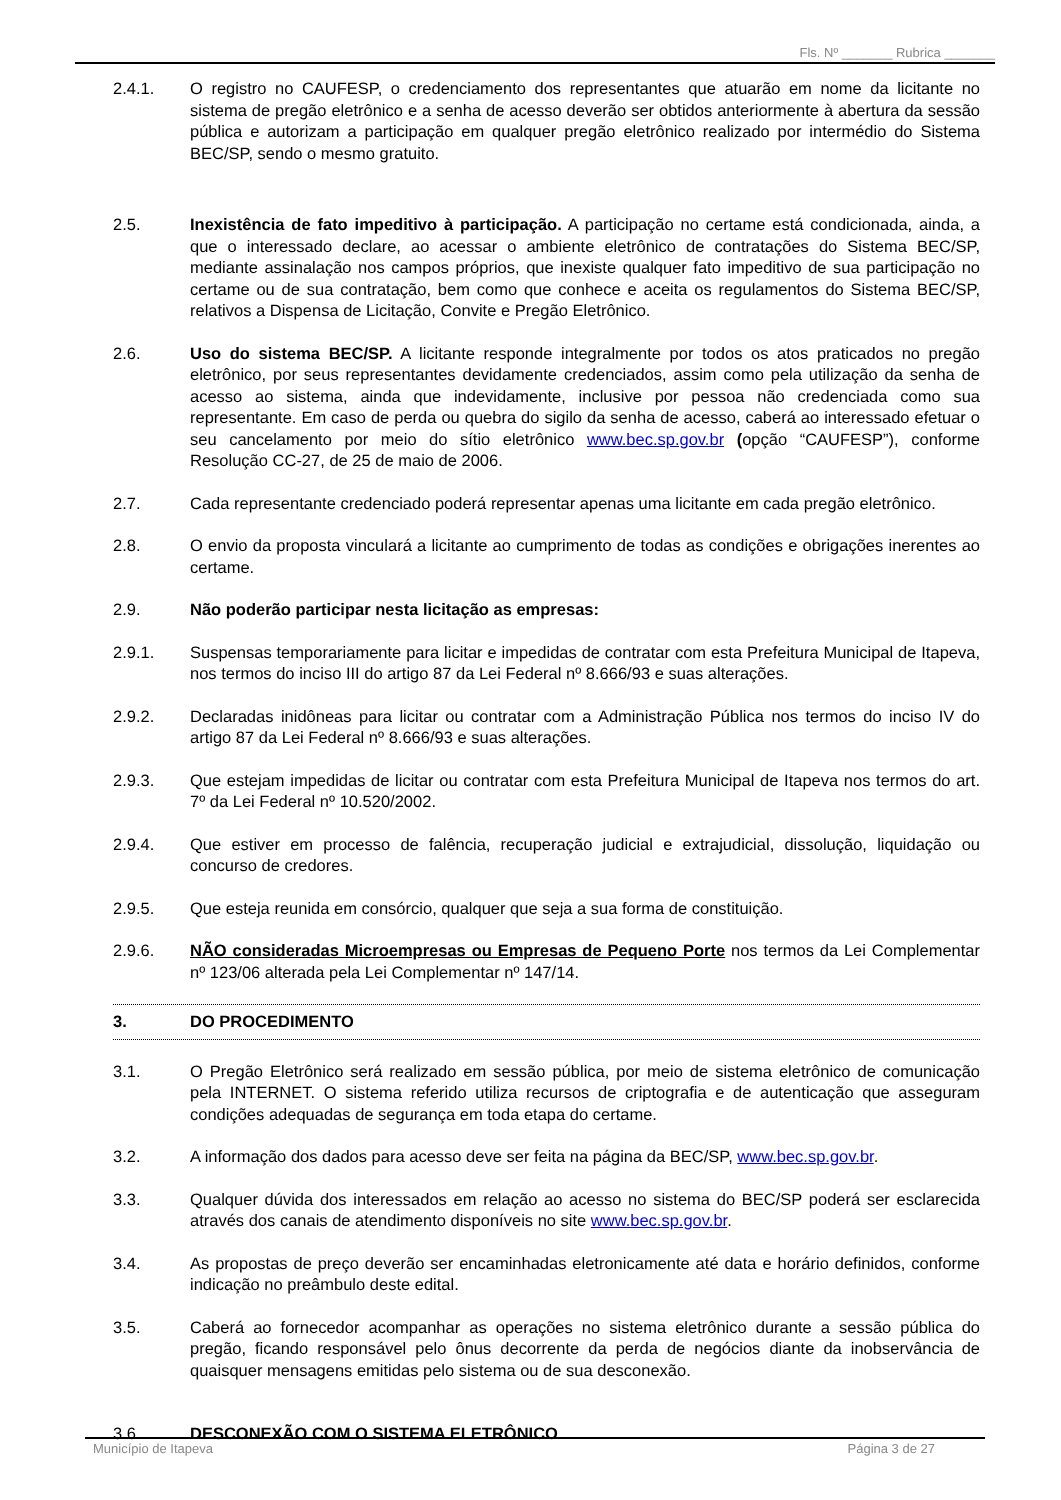Fls. Nº _______ Rubrica _______
2.4.1. O registro no CAUFESP, o credenciamento dos representantes que atuarão em nome da licitante no sistema de pregão eletrônico e a senha de acesso deverão ser obtidos anteriormente à abertura da sessão pública e autorizam a participação em qualquer pregão eletrônico realizado por intermédio do Sistema BEC/SP, sendo o mesmo gratuito.
2.5. Inexistência de fato impeditivo à participação. A participação no certame está condicionada, ainda, a que o interessado declare, ao acessar o ambiente eletrônico de contratações do Sistema BEC/SP, mediante assinalação nos campos próprios, que inexiste qualquer fato impeditivo de sua participação no certame ou de sua contratação, bem como que conhece e aceita os regulamentos do Sistema BEC/SP, relativos a Dispensa de Licitação, Convite e Pregão Eletrônico.
2.6. Uso do sistema BEC/SP. A licitante responde integralmente por todos os atos praticados no pregão eletrônico, por seus representantes devidamente credenciados, assim como pela utilização da senha de acesso ao sistema, ainda que indevidamente, inclusive por pessoa não credenciada como sua representante. Em caso de perda ou quebra do sigilo da senha de acesso, caberá ao interessado efetuar o seu cancelamento por meio do sítio eletrônico www.bec.sp.gov.br (opção “CAUFESP”), conforme Resolução CC-27, de 25 de maio de 2006.
2.7. Cada representante credenciado poderá representar apenas uma licitante em cada pregão eletrônico.
2.8. O envio da proposta vinculará a licitante ao cumprimento de todas as condições e obrigações inerentes ao certame.
2.9. Não poderão participar nesta licitação as empresas:
2.9.1. Suspensas temporariamente para licitar e impedidas de contratar com esta Prefeitura Municipal de Itapeva, nos termos do inciso III do artigo 87 da Lei Federal nº 8.666/93 e suas alterações.
2.9.2. Declaradas inidôneas para licitar ou contratar com a Administração Pública nos termos do inciso IV do artigo 87 da Lei Federal nº 8.666/93 e suas alterações.
2.9.3. Que estejam impedidas de licitar ou contratar com esta Prefeitura Municipal de Itapeva nos termos do art. 7º da Lei Federal nº 10.520/2002.
2.9.4. Que estiver em processo de falência, recuperação judicial e extrajudicial, dissolução, liquidação ou concurso de credores.
2.9.5. Que esteja reunida em consórcio, qualquer que seja a sua forma de constituição.
2.9.6. NÃO consideradas Microempresas ou Empresas de Pequeno Porte nos termos da Lei Complementar nº 123/06 alterada pela Lei Complementar nº 147/14.
3. DO PROCEDIMENTO
3.1. O Pregão Eletrônico será realizado em sessão pública, por meio de sistema eletrônico de comunicação pela INTERNET. O sistema referido utiliza recursos de criptografia e de autenticação que asseguram condições adequadas de segurança em toda etapa do certame.
3.2. A informação dos dados para acesso deve ser feita na página da BEC/SP, www.bec.sp.gov.br.
3.3. Qualquer dúvida dos interessados em relação ao acesso no sistema do BEC/SP poderá ser esclarecida através dos canais de atendimento disponíveis no site www.bec.sp.gov.br.
3.4. As propostas de preço deverão ser encaminhadas eletronicamente até data e horário definidos, conforme indicação no preâmbulo deste edital.
3.5. Caberá ao fornecedor acompanhar as operações no sistema eletrônico durante a sessão pública do pregão, ficando responsável pelo ônus decorrente da perda de negócios diante da inobservância de quaisquer mensagens emitidas pelo sistema ou de sua desconexão.
3.6. DESCONEXÃO COM O SISTEMA ELETRÔNICO
Município de Itapeva Página 3 de 27